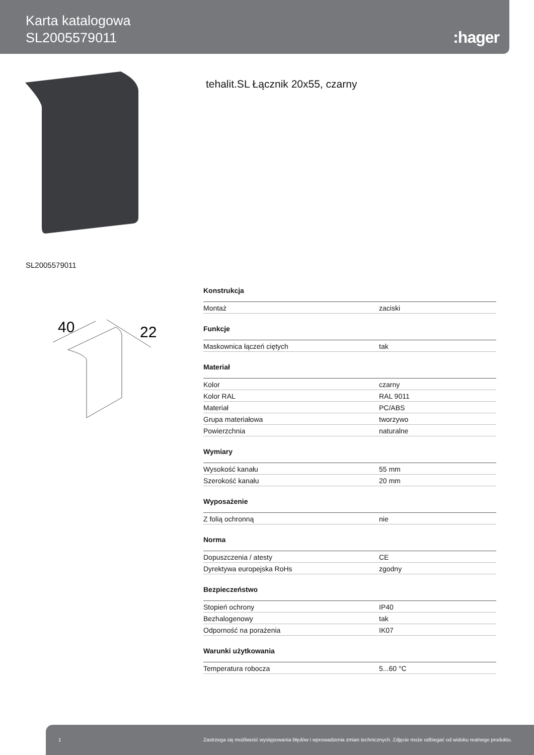Karta katalogowa
SL2005579011
:hager
tehalit.SL Łącznik 20x55, czarny
SL2005579011
40
22
Konstrukcja
| Montaż | zaciski |
Funkcje
| Maskownica łączeń ciętych | tak |
Materiał
| Kolor | czarny |
| Kolor RAL | RAL 9011 |
| Materiał | PC/ABS |
| Grupa materiałowa | tworzywo |
| Powierzchnia | naturalne |
Wymiary
| Wysokość kanału | 55 mm |
| Szerokość kanału | 20 mm |
Wyposażenie
| Z folią ochronną | nie |
Norma
| Dopuszczenia / atesty | CE |
| Dyrektywa europejska RoHs | zgodny |
Bezpieczeństwo
| Stopień ochrony | IP40 |
| Bezhalogenowy | tak |
| Odporność na porażenia | IK07 |
Warunki użytkowania
| Temperatura robocza | 5...60 °C |
1 Zastrzega się możliwość występowania błędów i wprowadzenia zmian technicznych. Zdjęcie może odbiegać od widoku realnego produktu.